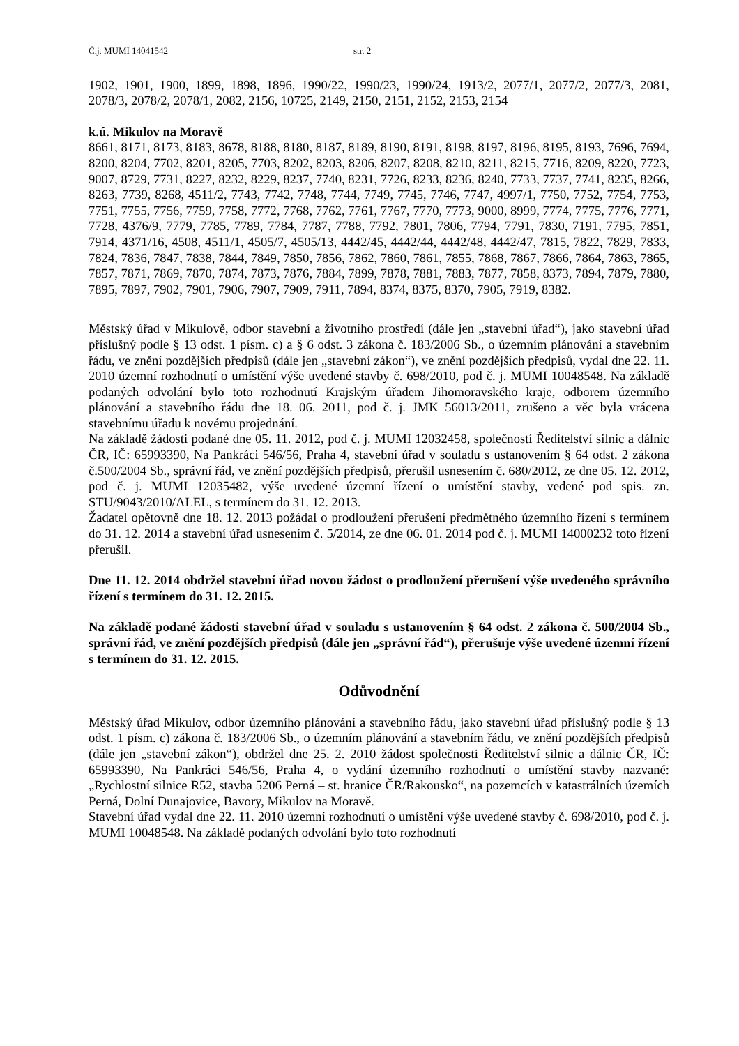Č.j. MUMI 14041542 str. 2
1902, 1901, 1900, 1899, 1898, 1896, 1990/22, 1990/23, 1990/24, 1913/2, 2077/1, 2077/2, 2077/3, 2081, 2078/3, 2078/2, 2078/1, 2082, 2156, 10725, 2149, 2150, 2151, 2152, 2153, 2154
k.ú. Mikulov na Moravě
8661, 8171, 8173, 8183, 8678, 8188, 8180, 8187, 8189, 8190, 8191, 8198, 8197, 8196, 8195, 8193, 7696, 7694, 8200, 8204, 7702, 8201, 8205, 7703, 8202, 8203, 8206, 8207, 8208, 8210, 8211, 8215, 7716, 8209, 8220, 7723, 9007, 8729, 7731, 8227, 8232, 8229, 8237, 7740, 8231, 7726, 8233, 8236, 8240, 7733, 7737, 7741, 8235, 8266, 8263, 7739, 8268, 4511/2, 7743, 7742, 7748, 7744, 7749, 7745, 7746, 7747, 4997/1, 7750, 7752, 7754, 7753, 7751, 7755, 7756, 7759, 7758, 7772, 7768, 7762, 7761, 7767, 7770, 7773, 9000, 8999, 7774, 7775, 7776, 7771, 7728, 4376/9, 7779, 7785, 7789, 7784, 7787, 7788, 7792, 7801, 7806, 7794, 7791, 7830, 7191, 7795, 7851, 7914, 4371/16, 4508, 4511/1, 4505/7, 4505/13, 4442/45, 4442/44, 4442/48, 4442/47, 7815, 7822, 7829, 7833, 7824, 7836, 7847, 7838, 7844, 7849, 7850, 7856, 7862, 7860, 7861, 7855, 7868, 7867, 7866, 7864, 7863, 7865, 7857, 7871, 7869, 7870, 7874, 7873, 7876, 7884, 7899, 7878, 7881, 7883, 7877, 7858, 8373, 7894, 7879, 7880, 7895, 7897, 7902, 7901, 7906, 7907, 7909, 7911, 7894, 8374, 8375, 8370, 7905, 7919, 8382.
Městský úřad v Mikulově, odbor stavební a životního prostředí (dále jen „stavební úřad“), jako stavební úřad příslušný podle § 13 odst. 1 písm. c) a § 6 odst. 3 zákona č. 183/2006 Sb., o územním plánování a stavebním řádu, ve znění pozdějších předpisů (dále jen „stavební zákon“), ve znění pozdějších předpisů, vydal dne 22. 11. 2010 územní rozhodnutí o umístění výše uvedené stavby č. 698/2010, pod č. j. MUMI 10048548. Na základě podaných odvolání bylo toto rozhodnutí Krajským úřadem Jihomoravského kraje, odborem územního plánování a stavebního řádu dne 18. 06. 2011, pod č. j. JMK 56013/2011, zrušeno a věc byla vrácena stavebnímu úřadu k novému projednání.
Na základě žádosti podané dne 05. 11. 2012, pod č. j. MUMI 12032458, společností Ředitelství silnic a dálnic ČR, IČ: 65993390, Na Pankráci 546/56, Praha 4, stavební úřad v souladu s ustanovením § 64 odst. 2 zákona č.500/2004 Sb., správní řád, ve znění pozdějších předpisů, přerušil usnesením č. 680/2012, ze dne 05. 12. 2012, pod č. j. MUMI 12035482, výše uvedené územní řízení o umístění stavby, vedené pod spis. zn. STU/9043/2010/ALEL, s termínem do 31. 12. 2013.
Žadatel opětovně dne 18. 12. 2013 požádal o prodloužení přerušení předmětného územního řízení s termínem do 31. 12. 2014 a stavební úřad usnesením č. 5/2014, ze dne 06. 01. 2014 pod č. j. MUMI 14000232 toto řízení přerušil.
Dne 11. 12. 2014 obdržel stavební úřad novou žádost o prodloužení přerušení výše uvedeného správního řízení s termínem do 31. 12. 2015.
Na základě podané žádosti stavební úřad v souladu s ustanovením § 64 odst. 2 zákona č. 500/2004 Sb., správní řád, ve znění pozdějších předpisů (dále jen „správní řád“), přerušuje výše uvedené územní řízení s termínem do 31. 12. 2015.
Odůvodnění
Městský úřad Mikulov, odbor územního plánování a stavebního řádu, jako stavební úřad příslušný podle § 13 odst. 1 písm. c) zákona č. 183/2006 Sb., o územním plánování a stavebním řádu, ve znění pozdějších předpisů (dále jen „stavební zákon“), obdržel dne 25. 2. 2010 žádost společnosti Ředitelství silnic a dálnic ČR, IČ: 65993390, Na Pankráci 546/56, Praha 4, o vydání územního rozhodnutí o umístění stavby nazvané: „Rychlostní silnice R52, stavba 5206 Perná – st. hranice ČR/Rakousko“, na pozemcích v katastrálních územích Perná, Dolní Dunajovice, Bavory, Mikulov na Moravě.
Stavební úřad vydal dne 22. 11. 2010 územní rozhodnutí o umístění výše uvedené stavby č. 698/2010, pod č. j. MUMI 10048548. Na základě podaných odvolání bylo toto rozhodnutí